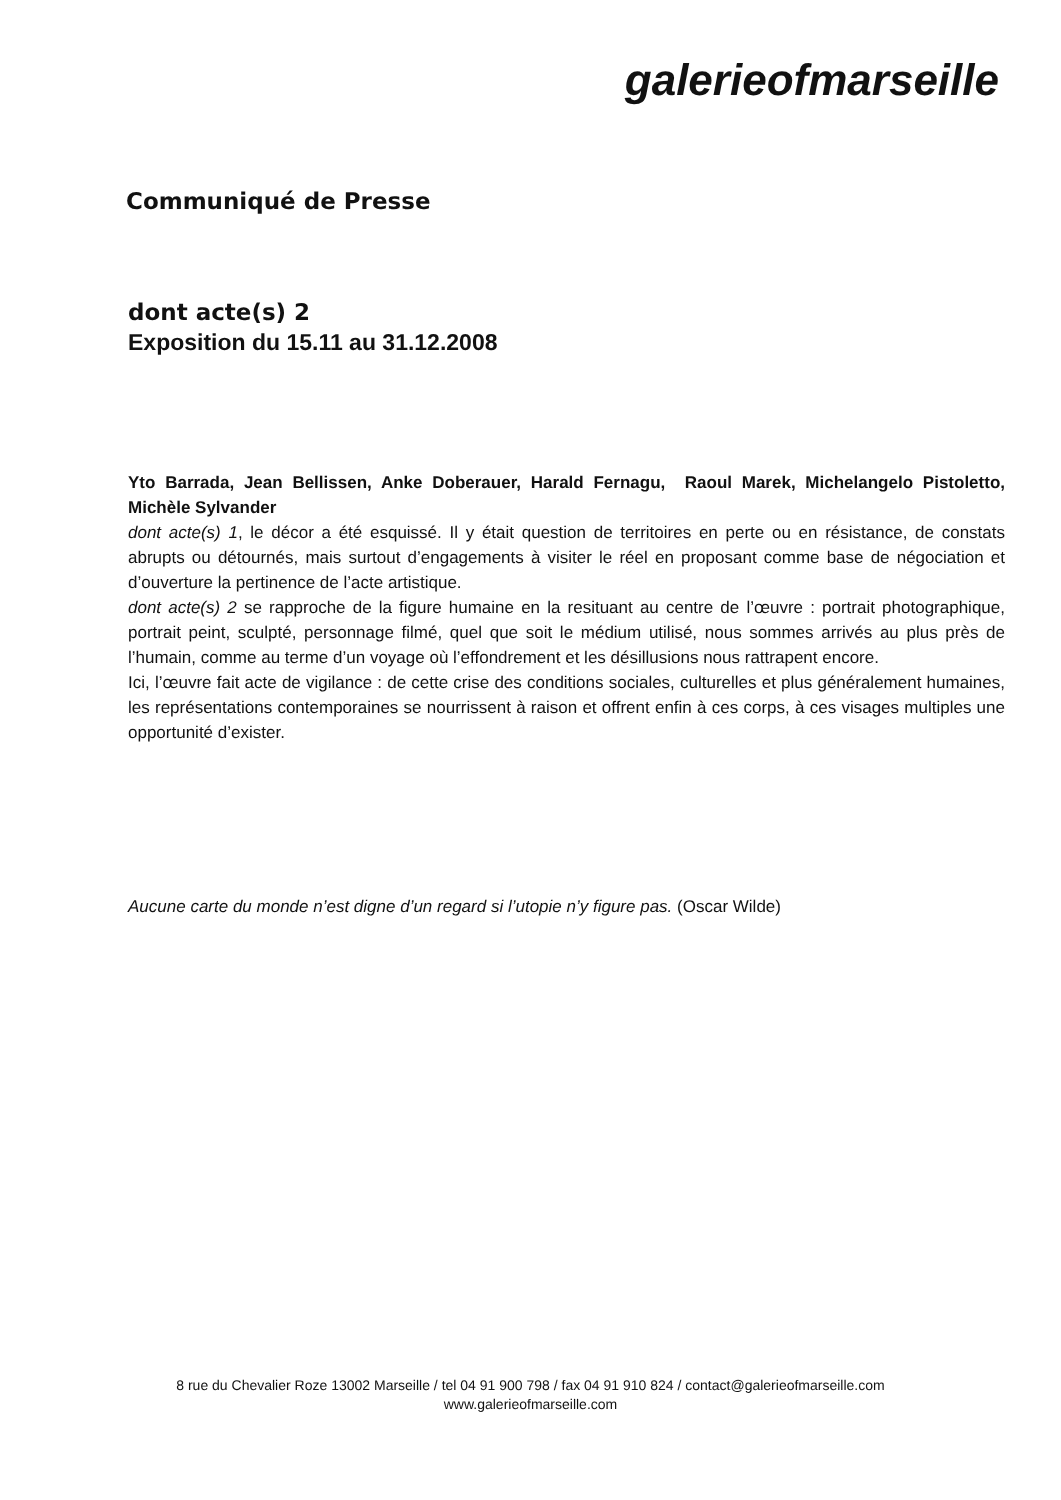galerieofmarseille
Communiqué de Presse
dont acte(s) 2
Exposition du 15.11 au 31.12.2008
Yto Barrada, Jean Bellissen, Anke Doberauer, Harald Fernagu, Raoul Marek, Michelangelo Pistoletto, Michèle Sylvander
dont acte(s) 1, le décor a été esquissé. Il y était question de territoires en perte ou en résistance, de constats abrupts ou détournés, mais surtout d’engagements à visiter le réel en proposant comme base de négociation et d’ouverture la pertinence de l’acte artistique.
dont acte(s) 2 se rapproche de la figure humaine en la resituant au centre de l’œuvre : portrait photographique, portrait peint, sculpté, personnage filmé, quel que soit le médium utilisé, nous sommes arrivés au plus près de l’humain, comme au terme d’un voyage où l’effondrement et les désillusions nous rattrapent encore.
Ici, l’œuvre fait acte de vigilance : de cette crise des conditions sociales, culturelles et plus généralement humaines, les représentations contemporaines se nourrissent à raison et offrent enfin à ces corps, à ces visages multiples une opportunité d’exister.
Aucune carte du monde n’est digne d’un regard si l’utopie n’y figure pas. (Oscar Wilde)
8 rue du Chevalier Roze 13002 Marseille / tel 04 91 900 798 / fax 04 91 910 824 / contact@galerieofmarseille.com
www.galerieofmarseille.com